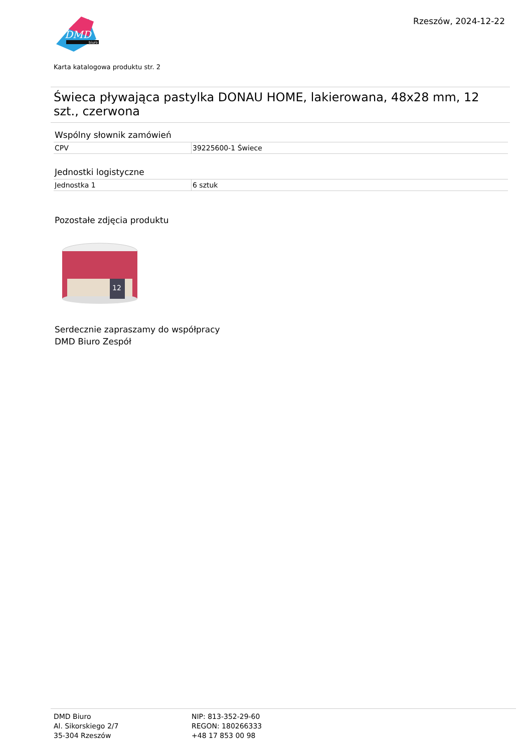DMD
biuro
Rzeszów, 2024-12-22
Karta katalogowa produktu str. 2
Świeca pływająca pastylka DONAU HOME, lakierowana, 48x28 mm, 12 szt., czerwona
Wspólny słownik zamówień
| CPV | 39225600-1 Świece |
Jednostki logistyczne
| Jednostka 1 | 6 sztuk |
Pozostałe zdjęcia produktu
12
Serdecznie zapraszamy do współpracy
DMD Biuro Zespół
DMD Biuro
Al. Sikorskiego 2/7
35-304 Rzeszów
NIP: 813-352-29-60
REGON: 180266333
+48 17 853 00 98